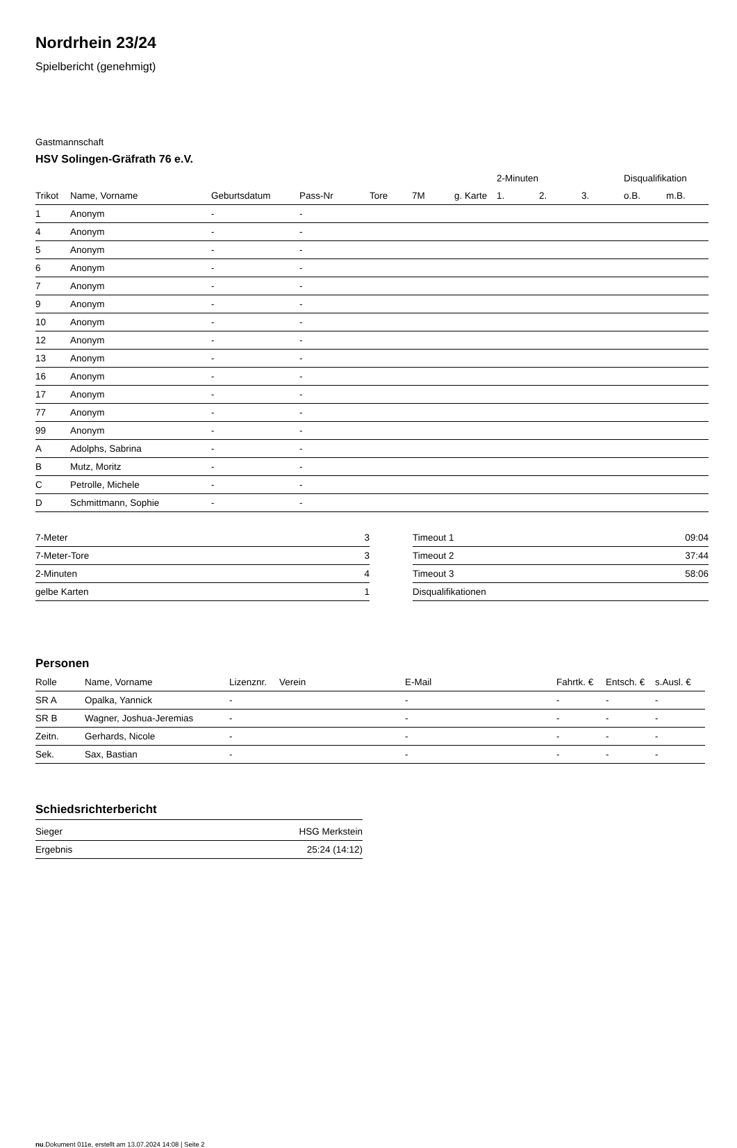Nordrhein 23/24
Spielbericht (genehmigt)
Gastmannschaft
HSV Solingen-Gräfrath 76 e.V.
| | | | | | | | 2-Minuten | | | Disqualifikation | |
| --- | --- | --- | --- | --- | --- | --- | --- | --- | --- | --- | --- |
| Trikot | Name, Vorname | Geburtsdatum | Pass-Nr | Tore | 7M | g. Karte | 1. | 2. | 3. | o.B. | m.B. |
| 1 | Anonym | - | - | | | | | | | | |
| 4 | Anonym | - | - | | | | | | | | |
| 5 | Anonym | - | - | | | | | | | | |
| 6 | Anonym | - | - | | | | | | | | |
| 7 | Anonym | - | - | | | | | | | | |
| 9 | Anonym | - | - | | | | | | | | |
| 10 | Anonym | - | - | | | | | | | | |
| 12 | Anonym | - | - | | | | | | | | |
| 13 | Anonym | - | - | | | | | | | | |
| 16 | Anonym | - | - | | | | | | | | |
| 17 | Anonym | - | - | | | | | | | | |
| 77 | Anonym | - | - | | | | | | | | |
| 99 | Anonym | - | - | | | | | | | | |
| A | Adolphs, Sabrina | - | - | | | | | | | | |
| B | Mutz, Moritz | - | - | | | | | | | | |
| C | Petrolle, Michele | - | - | | | | | | | | |
| D | Schmittmann, Sophie | - | - | | | | | | | | |
| 7-Meter | 3 |
| 7-Meter-Tore | 3 |
| 2-Minuten | 4 |
| gelbe Karten | 1 |
| Timeout 1 | 09:04 |
| Timeout 2 | 37:44 |
| Timeout 3 | 58:06 |
| Disqualifikationen | |
Personen
| Rolle | Name, Vorname | Lizenznr. | Verein | E-Mail | Fahrtk. € | Entsch. € | s.Ausl. € |
| --- | --- | --- | --- | --- | --- | --- | --- |
| SR A | Opalka, Yannick | - | | - | - | - | - |
| SR B | Wagner, Joshua-Jeremias | - | | - | - | - | - |
| Zeitn. | Gerhards, Nicole | - | | - | - | - | - |
| Sek. | Sax, Bastian | - | | - | - | - | - |
Schiedsrichterbericht
| Sieger | HSG Merkstein |
| Ergebnis | 25:24 (14:12) |
nu.Dokument 011e, erstellt am 13.07.2024 14:08 | Seite 2